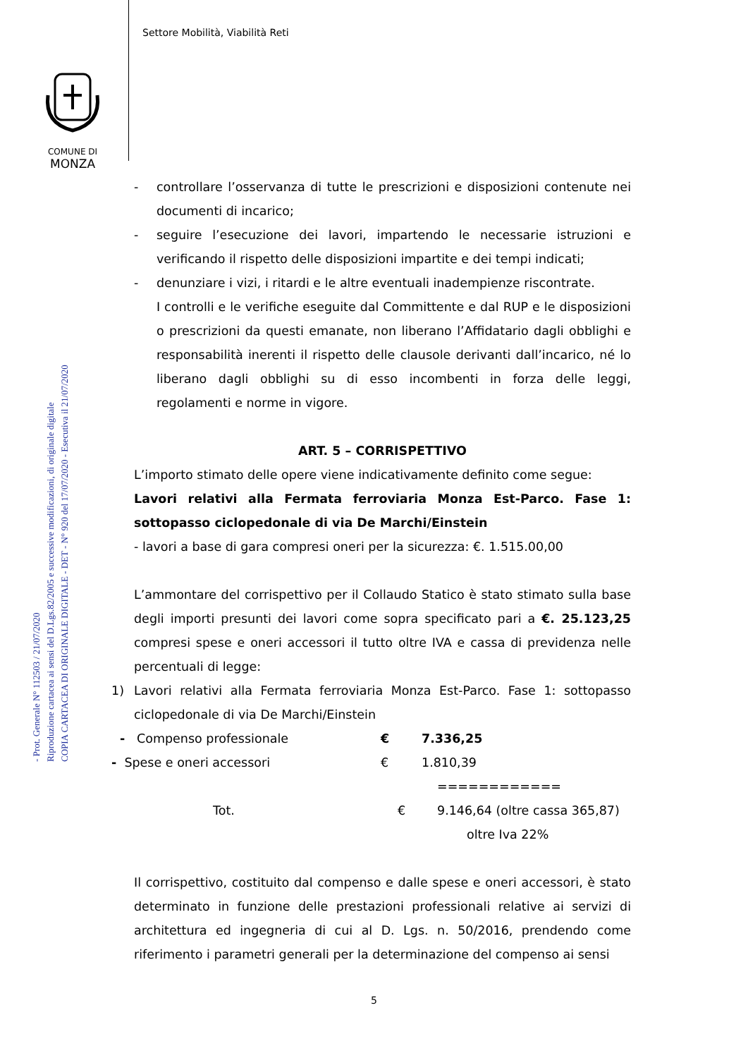Settore Mobilità, Viabilità Reti
COMUNE DI
MONZA
COPIA CARTACEA DI ORIGINALE DIGITALE - DET - N° 920 del 17/07/2020 - Esecutiva il 21/07/2020
Riproduzione cartacea ai sensi del D.Lgs.82/2005 e successive modificazioni, di originale digitale
- Prot. Generale N° 112503 / 21/07/2020
- controllare l’osservanza di tutte le prescrizioni e disposizioni contenute nei documenti di incarico;
- seguire l’esecuzione dei lavori, impartendo le necessarie istruzioni e verificando il rispetto delle disposizioni impartite e dei tempi indicati;
- denunziare i vizi, i ritardi e le altre eventuali inadempienze riscontrate.
I controlli e le verifiche eseguite dal Committente e dal RUP e le disposizioni o prescrizioni da questi emanate, non liberano l’Affidatario dagli obblighi e responsabilità inerenti il rispetto delle clausole derivanti dall’incarico, né lo liberano dagli obblighi su di esso incombenti in forza delle leggi, regolamenti e norme in vigore.
ART. 5 – CORRISPETTIVO
L’importo stimato delle opere viene indicativamente definito come segue:
Lavori relativi alla Fermata ferroviaria Monza Est-Parco. Fase 1: sottopasso ciclopedonale di via De Marchi/Einstein
- lavori a base di gara compresi oneri per la sicurezza: €. 1.515.00,00
L’ammontare del corrispettivo per il Collaudo Statico è stato stimato sulla base degli importi presunti dei lavori come sopra specificato pari a €. 25.123,25 compresi spese e oneri accessori il tutto oltre IVA e cassa di previdenza nelle percentuali di legge:
1) Lavori relativi alla Fermata ferroviaria Monza Est-Parco. Fase 1: sottopasso ciclopedonale di via De Marchi/Einstein
- Compenso professionale € 7.336,25
- Spese e oneri accessori € 1.810,39
============
Tot. € 9.146,64 (oltre cassa 365,87)
oltre Iva 22%
Il corrispettivo, costituito dal compenso e dalle spese e oneri accessori, è stato determinato in funzione delle prestazioni professionali relative ai servizi di architettura ed ingegneria di cui al D. Lgs. n. 50/2016, prendendo come riferimento i parametri generali per la determinazione del compenso ai sensi
5